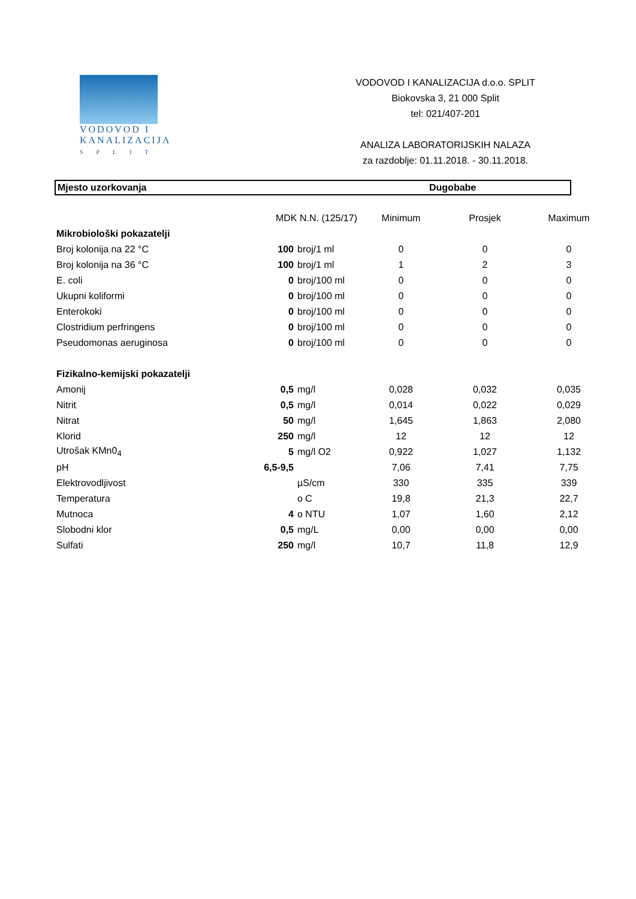VODOVOD I
KANALIZACIJA
SPLIT
VODOVOD I KANALIZACIJA d.o.o. SPLIT
Biokovska 3, 21 000 Split
tel: 021/407-201
ANALIZA LABORATORIJSKIH NALAZA
za razdoblje: 01.11.2018. - 30.11.2018.
Mjesto uzorkovanja Dugobabe
| | MDK N.N. (125/17) | | Minimum | Prosjek | Maximum |
| --- | --- | --- | --- | --- | --- |
| Mikrobiološki pokazatelji | | | | | |
| Broj kolonija na 22 °C | 100 | broj/1 ml | 0 | 0 | 0 |
| Broj kolonija na 36 °C | 100 | broj/1 ml | 1 | 2 | 3 |
| E. coli | 0 | broj/100 ml | 0 | 0 | 0 |
| Ukupni koliformi | 0 | broj/100 ml | 0 | 0 | 0 |
| Enterokoki | 0 | broj/100 ml | 0 | 0 | 0 |
| Clostridium perfringens | 0 | broj/100 ml | 0 | 0 | 0 |
| Pseudomonas aeruginosa | 0 | broj/100 ml | 0 | 0 | 0 |
| Fizikalno-kemijski pokazatelji | | | | | |
| Amonij | 0,5 | mg/l | 0,028 | 0,032 | 0,035 |
| Nitrit | 0,5 | mg/l | 0,014 | 0,022 | 0,029 |
| Nitrat | 50 | mg/l | 1,645 | 1,863 | 2,080 |
| Klorid | 250 | mg/l | 12 | 12 | 12 |
| Utrošak KMn0<sub>4</sub> | 5 | mg/l O2 | 0,922 | 1,027 | 1,132 |
| pH | 6,5-9,5 | | 7,06 | 7,41 | 7,75 |
| Elektrovodljivost | | µS/cm | 330 | 335 | 339 |
| Temperatura | | o C | 19,8 | 21,3 | 22,7 |
| Mutnoca | 4 | o NTU | 1,07 | 1,60 | 2,12 |
| Slobodni klor | 0,5 | mg/L | 0,00 | 0,00 | 0,00 |
| Sulfati | 250 | mg/l | 10,7 | 11,8 | 12,9 |